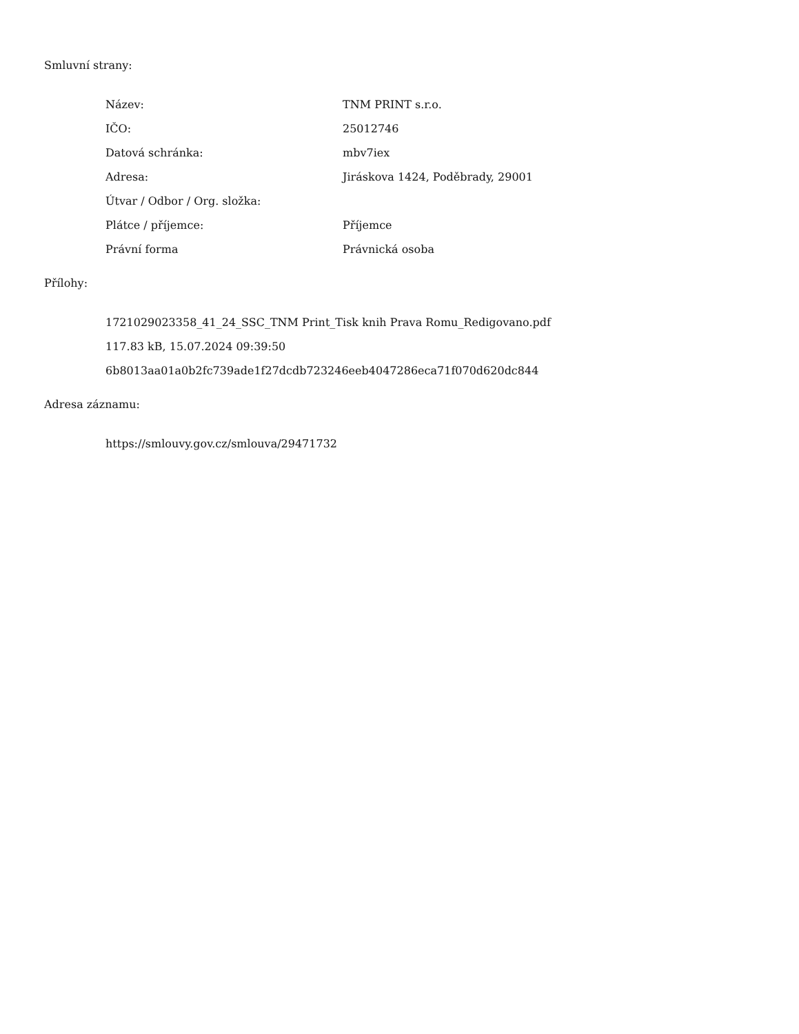Smluvní strany:
| Název: | TNM PRINT s.r.o. |
| IČO: | 25012746 |
| Datová schránka: | mbv7iex |
| Adresa: | Jiráskova 1424, Poděbrady, 29001 |
| Útvar / Odbor / Org. složka: | |
| Plátce / příjemce: | Příjemce |
| Právní forma | Právnická osoba |
Přílohy:
1721029023358_41_24_SSC_TNM Print_Tisk knih Prava Romu_Redigovano.pdf
117.83 kB, 15.07.2024 09:39:50
6b8013aa01a0b2fc739ade1f27dcdb723246eeb4047286eca71f070d620dc844
Adresa záznamu:
https://smlouvy.gov.cz/smlouva/29471732